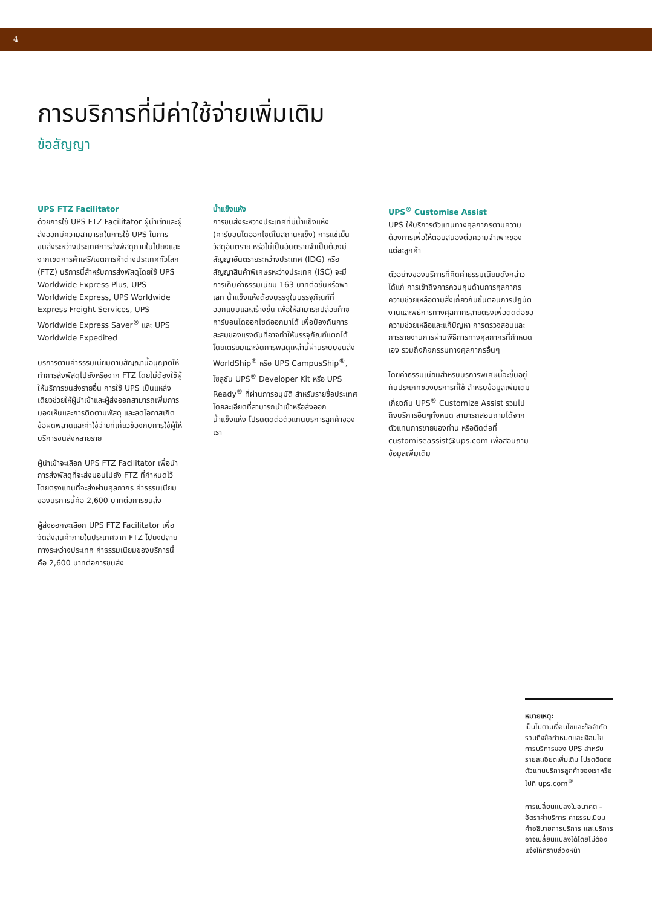4
การบริการที่มีค่าใช้จ่ายเพิ่มเติม
ข้อสัญญา
UPS FTZ Facilitator
ด้วยการใช้ UPS FTZ Facilitator ผู้นำเข้าและผู้ส่งออกมีความสามารถในการใช้ UPS ในการขนส่งระหว่างประเทศการส่งพัสดุภายในไปยังและจากเขตการค้าเสรี/เขตการค้าต่างประเทศทั่วโลก (FTZ) บริการนี้สำหรับการส่งพัสดุโดยใช้ UPS Worldwide Express Plus, UPS Worldwide Express, UPS Worldwide Express Freight Services, UPS Worldwide Express Saver<sup>®</sup> และ UPS Worldwide Expedited
บริการตามค่าธรรมเนียมตามสัญญานี้อนุญาตให้ทำการส่งพัสดุไปยังหรือจาก FTZ โดยไม่ต้องใช้ผู้ให้บริการขนส่งรายอื่น การใช้ UPS เป็นแหล่งเดียวช่วยให้ผู้นำเข้าและผู้ส่งออกสามารถเพิ่มการมองเห็นและการติดตามพัสดุ และลดโอกาสเกิดข้อผิดพลาดและค่าใช้จ่ายที่เกี่ยวข้องกับการใช้ผู้ให้บริการขนส่งหลายราย
ผู้นำเข้าจะเลือก UPS FTZ Facilitator เพื่อนำการส่งพัสดุที่จะส่งมอบไปยัง FTZ ที่กำหนดไว้โดยตรงแทนที่จะส่งผ่านศุลกากร ค่าธรรมเนียมของบริการนี้คือ 2,600 บาทต่อการขนส่ง
ผู้ส่งออกจะเลือก UPS FTZ Facilitator เพื่อจัดส่งสินค้าภายในประเทศจาก FTZ ไปยังปลายทางระหว่างประเทศ ค่าธรรมเนียมของบริการนี้คือ 2,600 บาทต่อการขนส่ง
น้ำแข็งแห้ง
การขนส่งระหวางประเทศที่มีน้ำแข็งแห้ง (คาร์บอนไดออกไซด์ในสถานะแข็ง) การแช่เย็นวัสดุอันตราย หรือไม่เป็นอันตรายจำเป็นต้องมีสัญญาอันตรายระหว่างประเทศ (IDG) หรือ สัญญาสินค้าพิเศษรหะว่างประเทศ (ISC) จะมีการเก็บค่าธรรมเนียม 163 บาทต่อชิ้นหรือพาเลท น้ำแข็งแห้งต้องบรรจุในบรรจุภัณฑ์ที่ออกแบบและสร้างขึ้น เพื่อให้สามารถปล่อยก๊าซคาร์บอนไดออกไซด์ออกมาได้ เพื่อป้องกันการสะสมของแรงดันที่อาจทำให้บรรจุภัณฑ์แตกได้ โดยเตรียมและจัดการพัสดุเหล่านี้ผ่านระบบขนส่ง WorldShip<sup>®</sup> หรือ UPS CampusShip<sup>®</sup>, โซลูชัน UPS<sup>®</sup> Developer Kit หรือ UPS Ready<sup>®</sup> ที่ผ่านการอนุมัติ สำหรับรายชื่อประเทศโดยละเอียดที่สามารถนำเข้าหรือส่งออกน้ำแข็งแห้ง โปรดติดต่อตัวแทนบริการลูกค้าของเรา
UPS<sup>®</sup> Customise Assist
UPS ให้บริการตัวแทนทางศุลกากรตามความต้องการเพื่อให้ตอบสนองต่อความจำเพาะของแต่ละลูกค้า
ตัวอย่างของบริการที่คิดค่าธรรมเนียมดังกล่าว ได้แก่ การเข้าถึงการควบคุมด้านการศุลกากร ความช่วยเหลือตามสั่งเกี่ยวกับขั้นตอนการปฏิบัติงานและพิธีการทางศุลกากรสายตรงเพื่อติดต่อขอความช่วยเหลือและแก้ปัญหา การตรวจสอบและการรายงานการผ่านพิธีการทางศุลกากรที่กำหนดเอง รวมถึงกิจกรรมทางศุลกากรอื่นๆ
โดยค่าธรรมเนียมสำหรับบริการพิเศษนี้จะขึ้นอยู่กับประเภทของบริการที่ใช้ สำหรับข้อมูลเพิ่มเติมเกี่ยวกับ UPS<sup>®</sup> Customize Assist รวมไปถึงบริการอื่นๆทั้งหมด สามารถสอบถามได้จากตัวแทนการขายของท่าน หรือติดต่อที่ customiseassist@ups.com เพื่อสอบถามข้อมูลเพิ่มเติม
หมายเหตุ:
เป็นไปตามเงื่อนไขและข้อจำกัด รวมถึงข้อกำหนดและเงื่อนไขการบริการของ UPS สำหรับรายละเอียดเพิ่มเติม โปรดติดต่อตัวแทนบริการลูกค้าของเราหรือไปที่ ups.com<sup>®</sup>
การเปลี่ยนแปลงในอนาคต – อัตราค่าบริการ ค่าธรรมเนียม คำอธิบายการบริการ และบริการอาจเปลี่ยนแปลงได้โดยไม่ต้องแจ้งให้ทราบล่วงหน้า